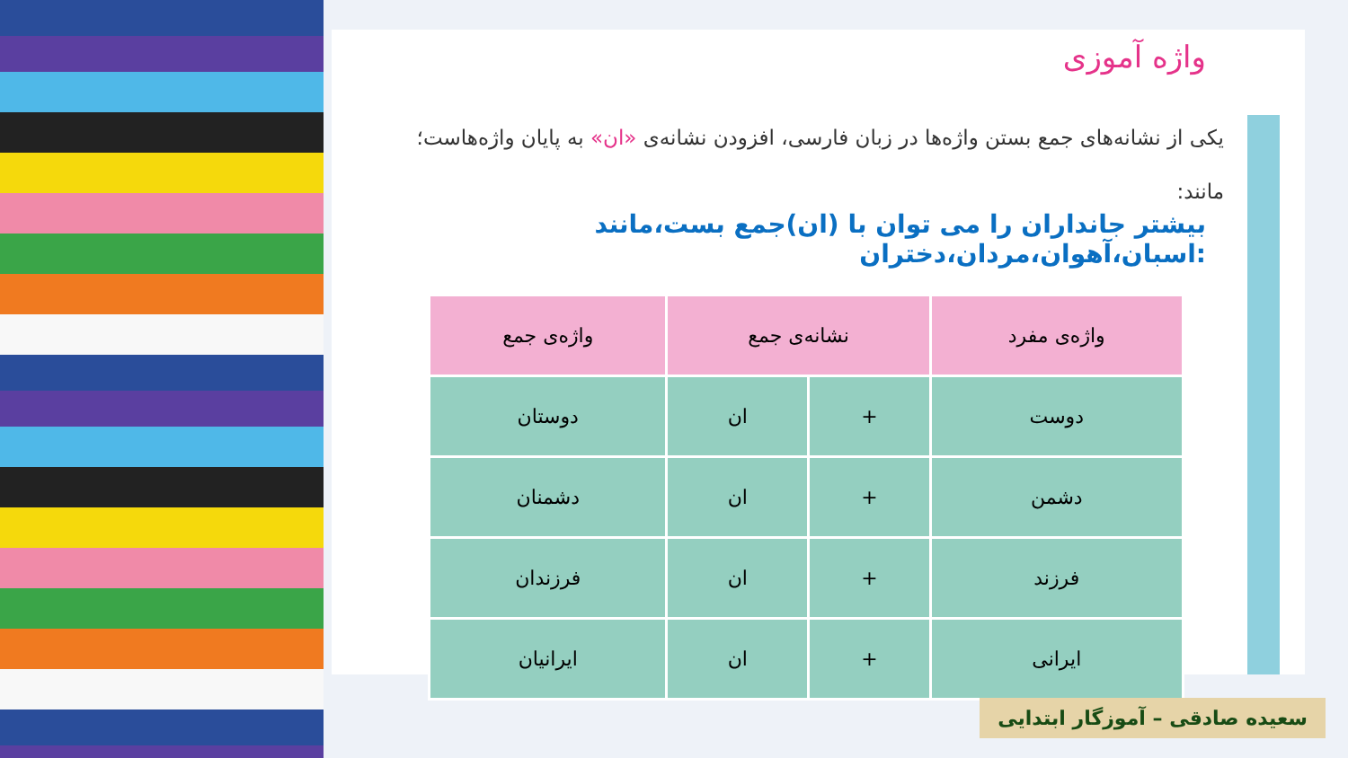واژه آموزی
یکی از نشانه‌های جمع بستن واژه‌ها در زبان فارسی، افزودن نشانه‌ی «ان» به پایان واژه‌هاست؛ مانند:
بیشتر جانداران را می توان با (ان)جمع بست،مانند :اسبان،آهوان،مردان،دختران
| واژه‌ی مفرد | نشانه‌ی جمع | | واژه‌ی جمع |
| --- | --- | --- | --- |
| دوست | + | ان | دوستان |
| دشمن | + | ان | دشمنان |
| فرزند | + | ان | فرزندان |
| ایرانی | + | ان | ایرانیان |
سعیده صادقی – آموزگار ابتدایی